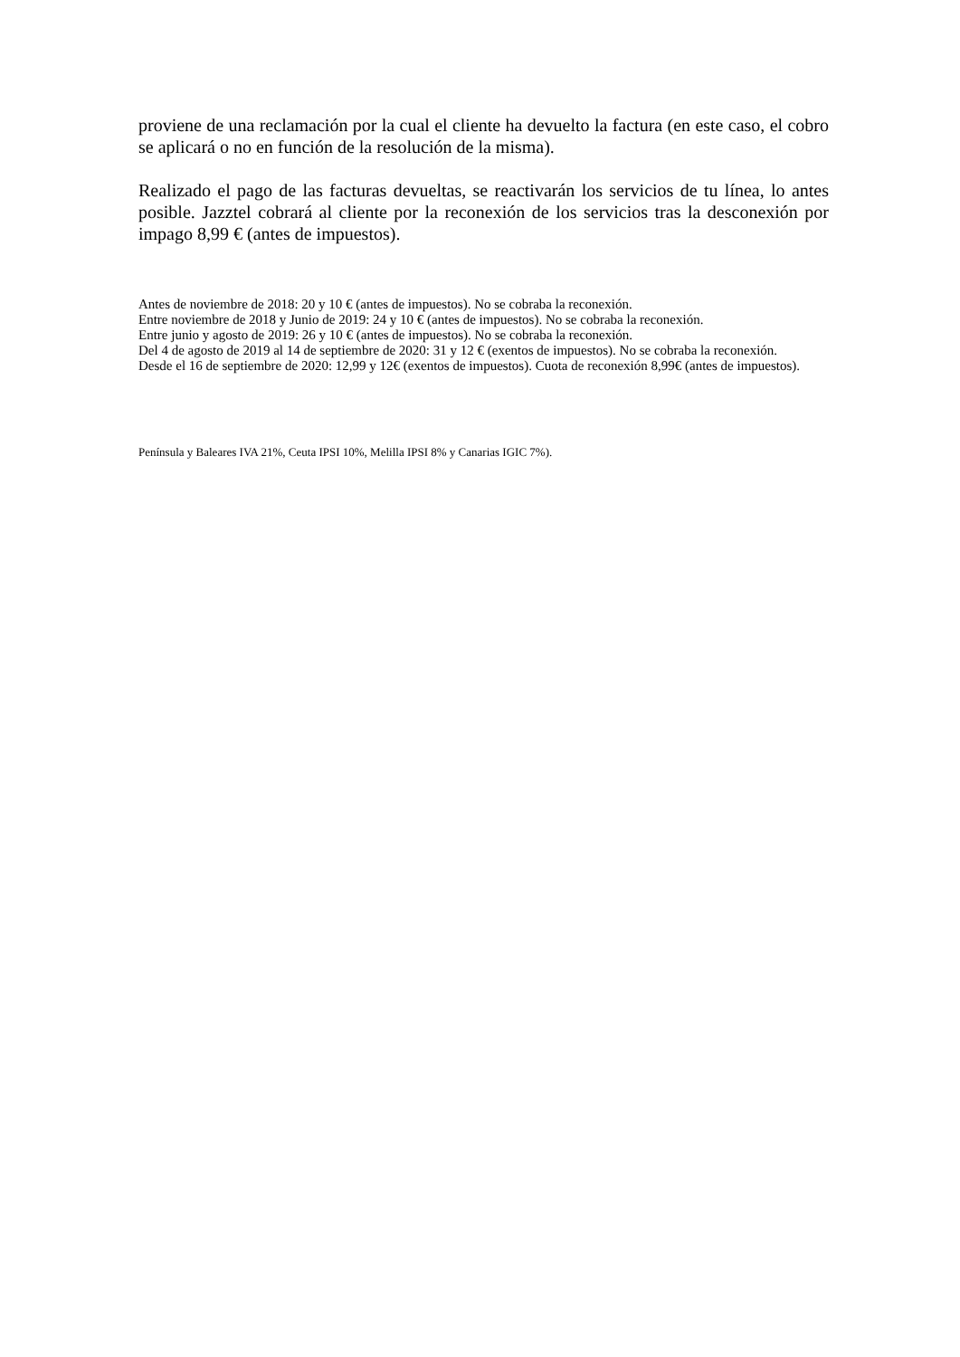proviene de una reclamación por la cual el cliente ha devuelto la factura (en este caso, el cobro se aplicará o no en función de la resolución de la misma).
Realizado el pago de las facturas devueltas, se reactivarán los servicios de tu línea, lo antes posible. Jazztel cobrará al cliente por la reconexión de los servicios tras la desconexión por impago 8,99 € (antes de impuestos).
Antes de noviembre de 2018: 20 y 10 € (antes de impuestos). No se cobraba la reconexión.
Entre noviembre de 2018 y Junio de 2019: 24 y 10 € (antes de impuestos). No se cobraba la reconexión.
Entre junio y agosto de 2019: 26 y 10 € (antes de impuestos). No se cobraba la reconexión.
Del 4 de agosto de 2019 al 14 de septiembre de 2020: 31 y 12 € (exentos de impuestos). No se cobraba la reconexión.
Desde el 16 de septiembre de 2020: 12,99 y 12€ (exentos de impuestos). Cuota de reconexión 8,99€ (antes de impuestos).
Península y Baleares IVA 21%, Ceuta IPSI 10%, Melilla IPSI 8% y Canarias IGIC 7%).